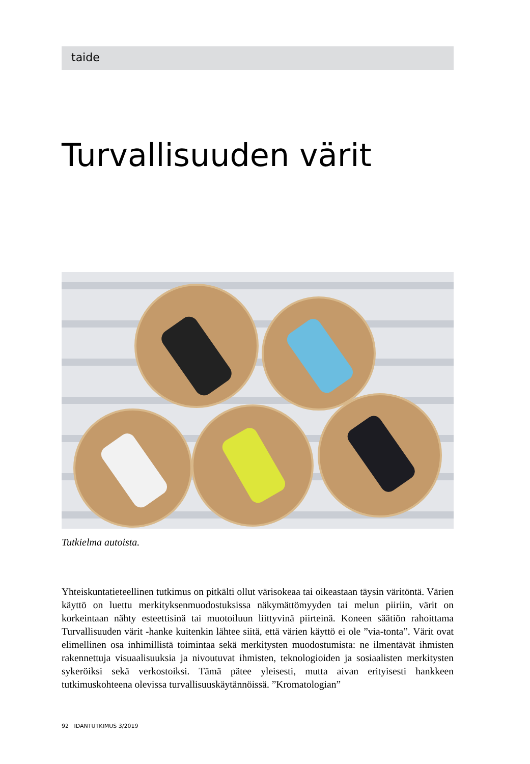taide
Turvallisuuden värit
Tutkielma autoista.
Yhteiskuntatieteellinen tutkimus on pitkälti ollut värisokeaa tai oikeastaan täysin väritöntä. Värien käyttö on luettu merkityksenmuodostuksissa näkymättömyyden tai melun piiriin, värit on korkeintaan nähty esteettisinä tai muotoiluun liittyvinä piirteinä. Koneen säätiön rahoittama Turvallisuuden värit -hanke kuitenkin lähtee siitä, että värien käyttö ei ole ”via-tonta”. Värit ovat elimellinen osa inhimillistä toimintaa sekä merkitysten muodostumista: ne ilmentävät ihmisten rakennettuja visuaalisuuksia ja nivoutuvat ihmisten, teknologioiden ja sosiaalisten merkitysten sykeröiksi sekä verkostoiksi. Tämä pätee yleisesti, mutta aivan erityisesti hankkeen tutkimuskohteena olevissa turvallisuuskäytännöissä. ”Kromatologian”
92 IDÄNTUTKIMUS 3/2019